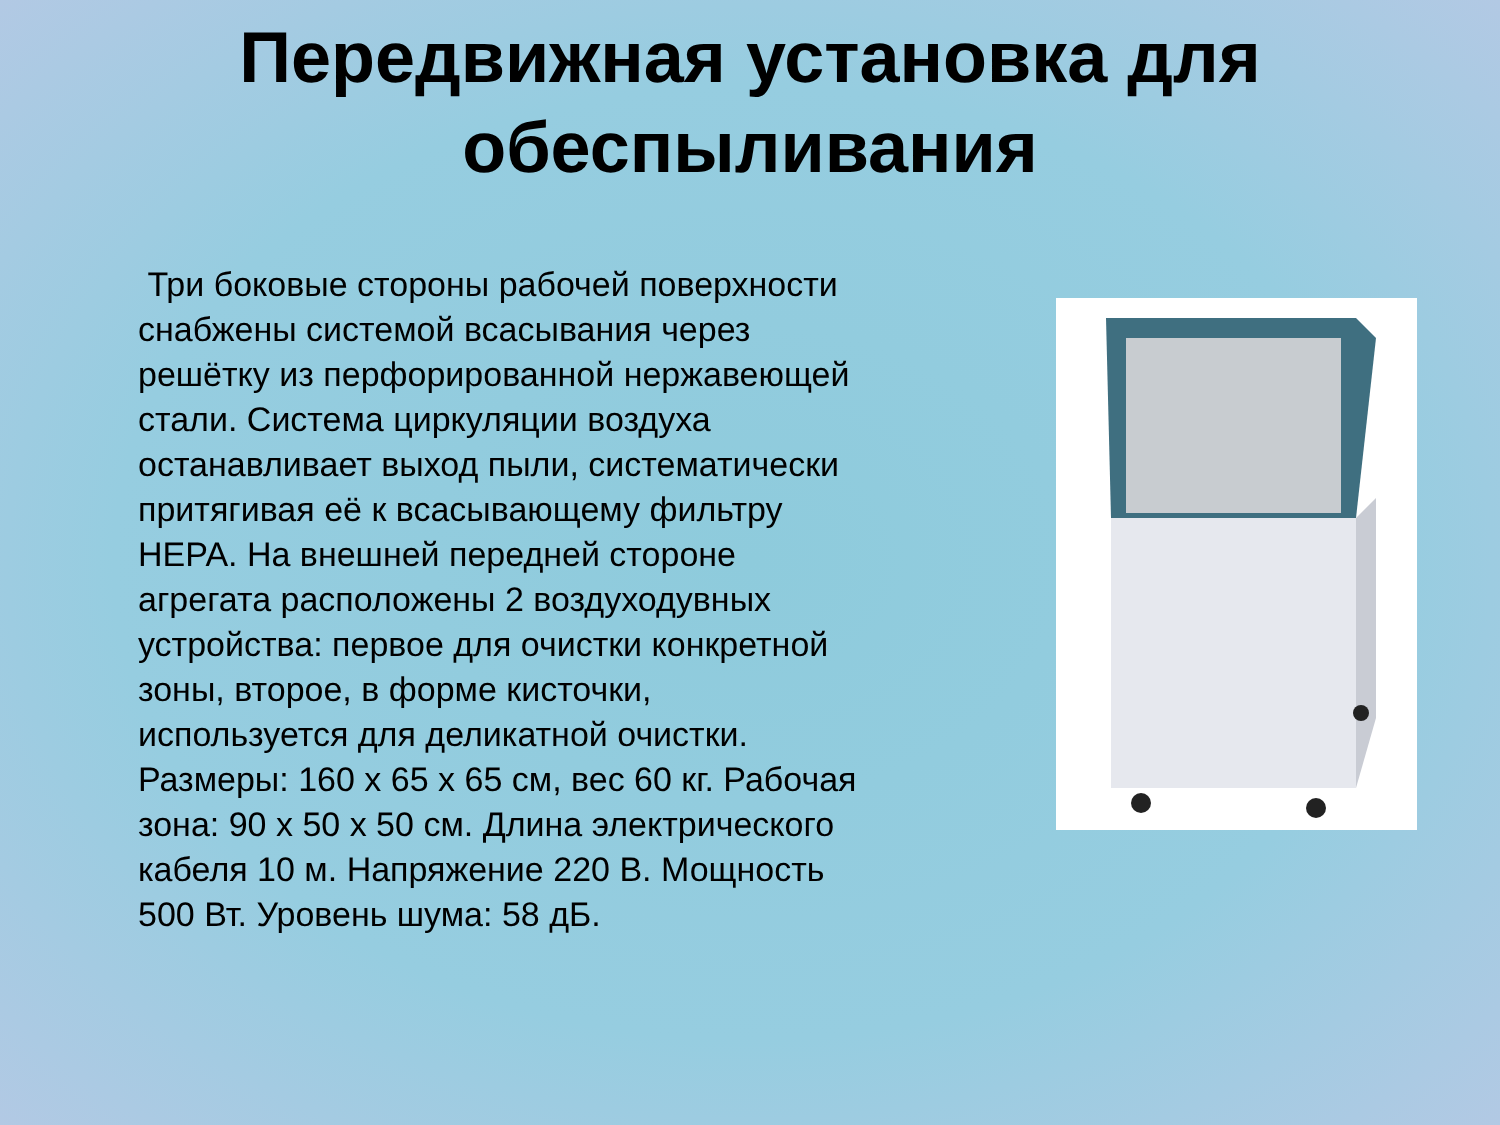Передвижная установка для
обеспыливания
Три боковые стороны рабочей поверхности снабжены системой всасывания через решётку из перфорированной нержавеющей стали. Система циркуляции воздуха останавливает выход пыли, систематически притягивая её к всасывающему фильтру HEPA. На внешней передней стороне агрегата расположены 2 воздуходувных устройства: первое для очистки конкретной зоны, второе, в форме кисточки, используется для деликатной очистки. Размеры: 160 х 65 х 65 см, вес 60 кг. Рабочая зона: 90 х 50 х 50 см. Длина электрического кабеля 10 м. Напряжение 220 В. Мощность 500 Вт. Уровень шума: 58 дБ.